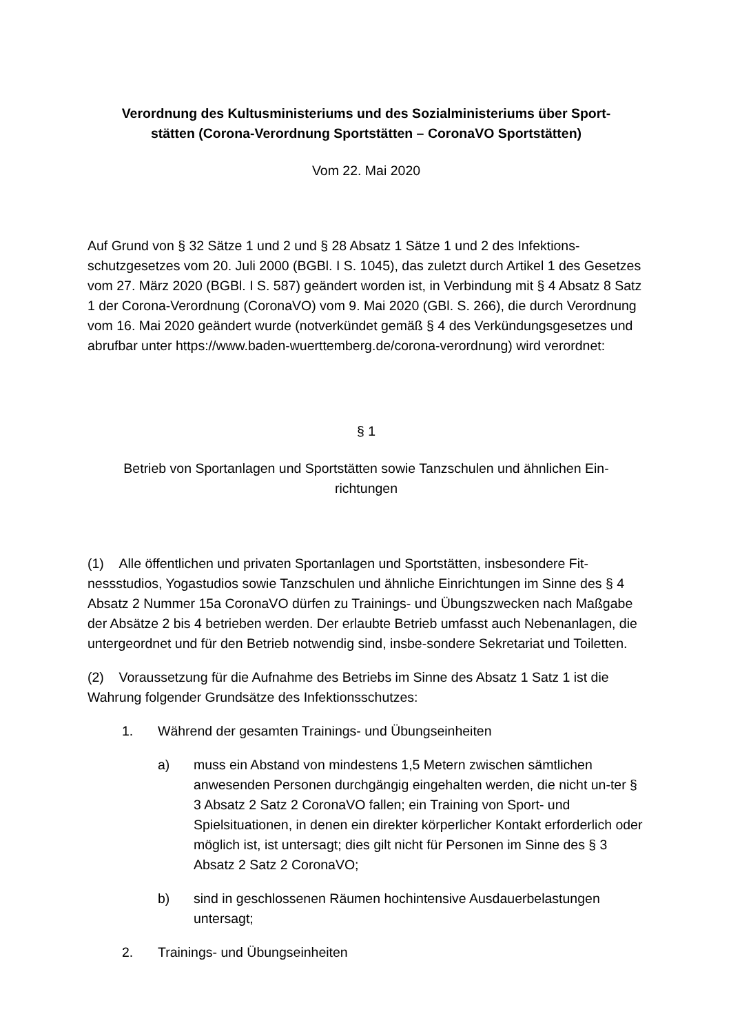Verordnung des Kultusministeriums und des Sozialministeriums über Sport-
stätten (Corona-Verordnung Sportstätten – CoronaVO Sportstätten)
Vom 22. Mai 2020
Auf Grund von § 32 Sätze 1 und 2 und § 28 Absatz 1 Sätze 1 und 2 des Infektions-schutzgesetzes vom 20. Juli 2000 (BGBl. I S. 1045), das zuletzt durch Artikel 1 des Gesetzes vom 27. März 2020 (BGBl. I S. 587) geändert worden ist, in Verbindung mit § 4 Absatz 8 Satz 1 der Corona-Verordnung (CoronaVO) vom 9. Mai 2020 (GBl. S. 266), die durch Verordnung vom 16. Mai 2020 geändert wurde (notverkündet gemäß § 4 des Verkündungsgesetzes und abrufbar unter https://www.baden-wuerttemberg.de/corona-verordnung) wird verordnet:
§ 1
Betrieb von Sportanlagen und Sportstätten sowie Tanzschulen und ähnlichen Ein-
richtungen
(1) Alle öffentlichen und privaten Sportanlagen und Sportstätten, insbesondere Fit-nessstudios, Yogastudios sowie Tanzschulen und ähnliche Einrichtungen im Sinne des § 4 Absatz 2 Nummer 15a CoronaVO dürfen zu Trainings- und Übungszwecken nach Maßgabe der Absätze 2 bis 4 betrieben werden. Der erlaubte Betrieb umfasst auch Nebenanlagen, die untergeordnet und für den Betrieb notwendig sind, insbe-sondere Sekretariat und Toiletten.
(2) Voraussetzung für die Aufnahme des Betriebs im Sinne des Absatz 1 Satz 1 ist die Wahrung folgender Grundsätze des Infektionsschutzes:
1. Während der gesamten Trainings- und Übungseinheiten
a) muss ein Abstand von mindestens 1,5 Metern zwischen sämtlichen anwesenden Personen durchgängig eingehalten werden, die nicht un-ter § 3 Absatz 2 Satz 2 CoronaVO fallen; ein Training von Sport- und Spielsituationen, in denen ein direkter körperlicher Kontakt erforderlich oder möglich ist, ist untersagt; dies gilt nicht für Personen im Sinne des § 3 Absatz 2 Satz 2 CoronaVO;
b) sind in geschlossenen Räumen hochintensive Ausdauerbelastungen untersagt;
2. Trainings- und Übungseinheiten